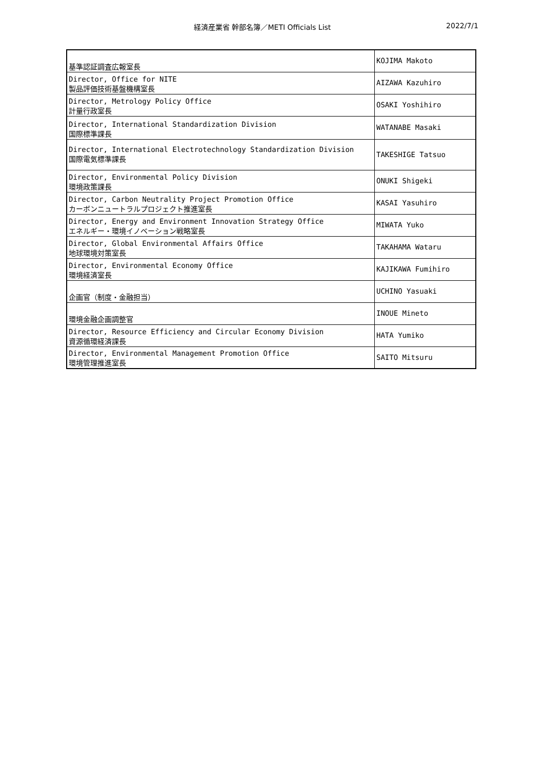経済産業省 幹部名簿／METI Officials List 2022/7/1
| 基準認証調査広報室長 | KOJIMA Makoto |
| Director, Office for NITE 製品評価技術基盤機構室長 | AIZAWA Kazuhiro |
| Director, Metrology Policy Office 計量行政室長 | OSAKI Yoshihiro |
| Director, International Standardization Division 国際標準課長 | WATANABE Masaki |
| Director, International Electrotechnology Standardization Division 国際電気標準課長 | TAKESHIGE Tatsuo |
| Director, Environmental Policy Division 環境政策課長 | ONUKI Shigeki |
| Director, Carbon Neutrality Project Promotion Office カーボンニュートラルプロジェクト推進室長 | KASAI Yasuhiro |
| Director, Energy and Environment Innovation Strategy Office エネルギー・環境イノベーション戦略室長 | MIWATA Yuko |
| Director, Global Environmental Affairs Office 地球環境対策室長 | TAKAHAMA Wataru |
| Director, Environmental Economy Office 環境経済室長 | KAJIKAWA Fumihiro |
| 企画官（制度・金融担当） | UCHINO Yasuaki |
| 環境金融企画調整官 | INOUE Mineto |
| Director, Resource Efficiency and Circular Economy Division 資源循環経済課長 | HATA Yumiko |
| Director, Environmental Management Promotion Office 環境管理推進室長 | SAITO Mitsuru |